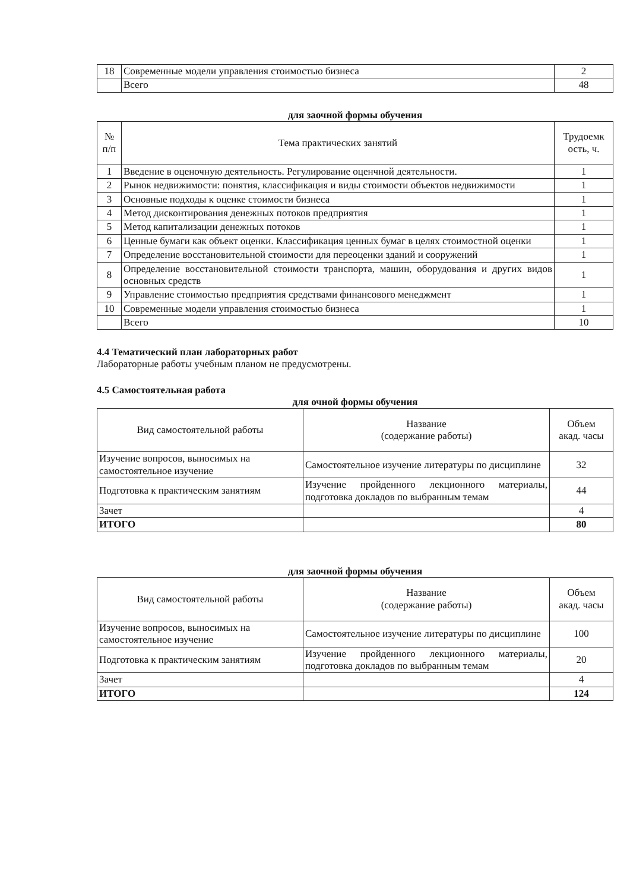| 18 | Современные модели управления стоимостью бизнеса | 2 |
| | Всего | 48 |
для заочной формы обучения
| № п/п | Тема практических занятий | Трудоемк ость, ч. |
| --- | --- | --- |
| 1 | Введение в оценочную деятельность. Регулирование оценчной деятельности. | 1 |
| 2 | Рынок недвижимости: понятия, классификация и виды стоимости объектов недвижимости | 1 |
| 3 | Основные подходы к оценке стоимости бизнеса | 1 |
| 4 | Метод дисконтирования денежных потоков предприятия | 1 |
| 5 | Метод капитализации денежных потоков | 1 |
| 6 | Ценные бумаги как объект оценки. Классификация ценных бумаг в целях стоимостной оценки | 1 |
| 7 | Определение восстановительной стоимости для переоценки зданий и сооружений | 1 |
| 8 | Определение восстановительной стоимости транспорта, машин, оборудования и других видов основных средств | 1 |
| 9 | Управление стоимостью предприятия средствами финансового менеджмент | 1 |
| 10 | Современные модели управления стоимостью бизнеса | 1 |
| | Всего | 10 |
4.4 Тематический план лабораторных работ
Лабораторные работы учебным планом не предусмотрены.
4.5 Самостоятельная работа
для очной формы обучения
| Вид самостоятельной работы | Название (содержание работы) | Объем акад. часы |
| --- | --- | --- |
| Изучение вопросов, выносимых на самостоятельное изучение | Самостоятельное изучение литературы по дисциплине | 32 |
| Подготовка к практическим занятиям | Изучение пройденного лекционного материалы, подготовка докладов по выбранным темам | 44 |
| Зачет | | 4 |
| ИТОГО | | 80 |
для заочной формы обучения
| Вид самостоятельной работы | Название (содержание работы) | Объем акад. часы |
| --- | --- | --- |
| Изучение вопросов, выносимых на самостоятельное изучение | Самостоятельное изучение литературы по дисциплине | 100 |
| Подготовка к практическим занятиям | Изучение пройденного лекционного материалы, подготовка докладов по выбранным темам | 20 |
| Зачет | | 4 |
| ИТОГО | | 124 |